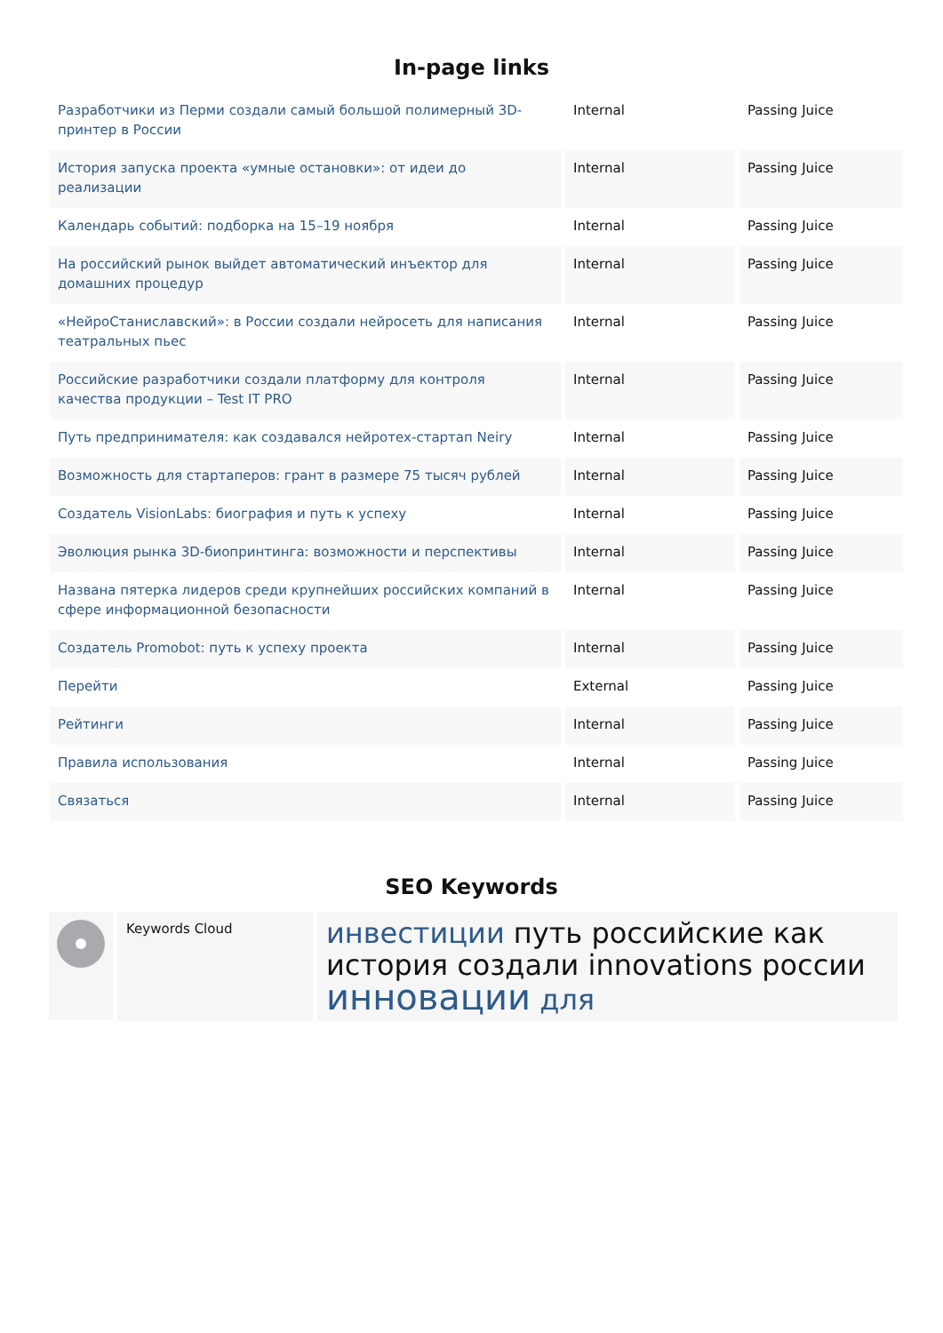In-page links
| Разработчики из Перми создали самый большой полимерный 3D-принтер в России | Internal | Passing Juice |
| История запуска проекта «умные остановки»: от идеи до реализации | Internal | Passing Juice |
| Календарь событий: подборка на 15–19 ноября | Internal | Passing Juice |
| На российский рынок выйдет автоматический инъектор для домашних процедур | Internal | Passing Juice |
| «НейроСтаниславский»: в России создали нейросеть для написания театральных пьес | Internal | Passing Juice |
| Российские разработчики создали платформу для контроля качества продукции – Test IT PRO | Internal | Passing Juice |
| Путь предпринимателя: как создавался нейротех-стартап Neiry | Internal | Passing Juice |
| Возможность для стартаперов: грант в размере 75 тысяч рублей | Internal | Passing Juice |
| Создатель VisionLabs: биография и путь к успеху | Internal | Passing Juice |
| Эволюция рынка 3D-биопринтинга: возможности и перспективы | Internal | Passing Juice |
| Названа пятерка лидеров среди крупнейших российских компаний в сфере информационной безопасности | Internal | Passing Juice |
| Создатель Promobot: путь к успеху проекта | Internal | Passing Juice |
| Перейти | External | Passing Juice |
| Рейтинги | Internal | Passing Juice |
| Правила использования | Internal | Passing Juice |
| Связаться | Internal | Passing Juice |
SEO Keywords
Keywords Cloud
инвестиции путь российские как история создали innovations россии инновации для